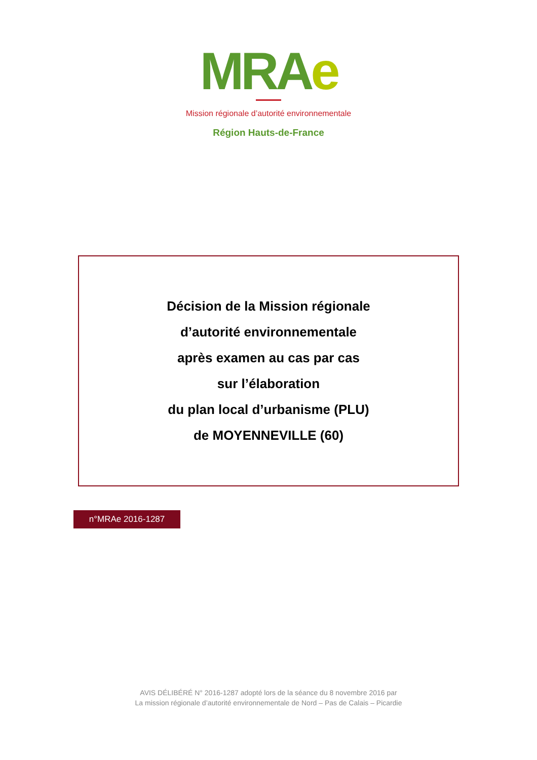MRAe
Mission régionale d’autorité environnementale
Région Hauts-de-France
Décision de la Mission régionale
d’autorité environnementale
après examen au cas par cas
sur l’élaboration
du plan local d’urbanisme (PLU)
de MOYENNEVILLE (60)
n°MRAe 2016-1287
AVIS DÉLIBÉRÉ N° 2016-1287 adopté lors de la séance du 8 novembre 2016 par
La mission régionale d’autorité environnementale de Nord – Pas de Calais – Picardie